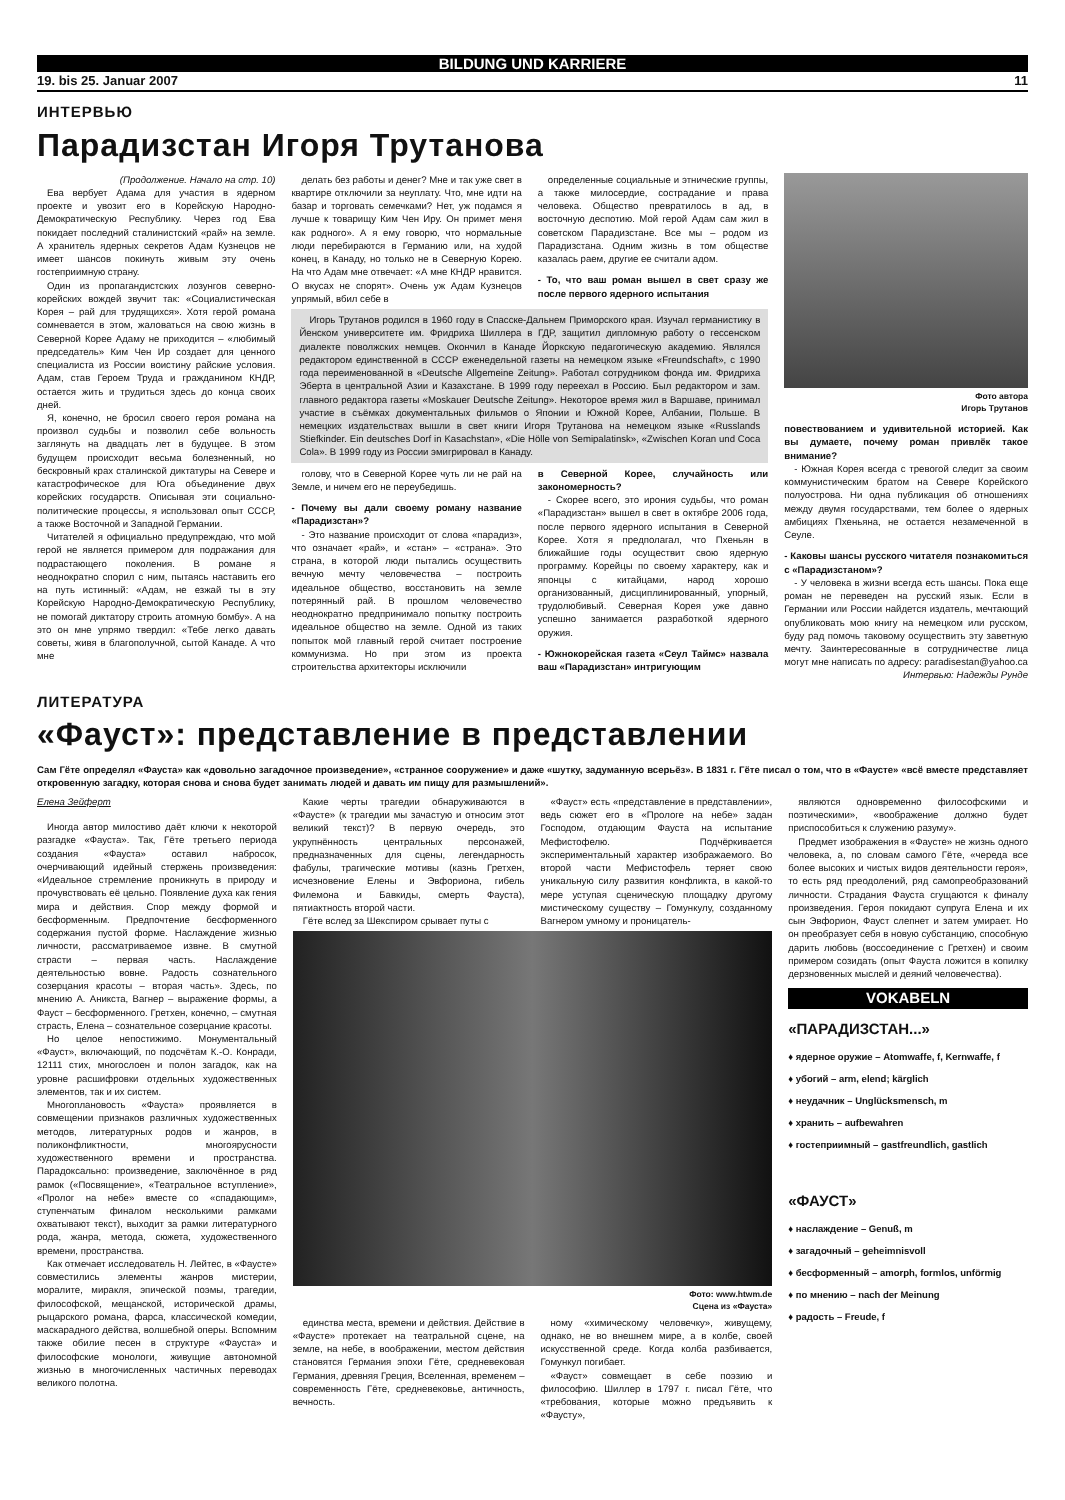BILDUNG UND KARRIERE
19. bis 25. Januar 2007 11
ИНТЕРВЬЮ
Парадизстан Игоря Трутанова
(Продолжение. Начало на стр. 10)
Ева вербует Адама для участия в ядерном проекте и увозит его в Корейскую Народно-Демократическую Республику. Через год Ева покидает последний сталинистский «рай» на земле. А хранитель ядерных секретов Адам Кузнецов не имеет шансов покинуть живым эту очень гостеприимную страну.
Один из пропагандистских лозунгов северно-корейских вождей звучит так: «Социалистическая Корея – рай для трудящихся». Хотя герой романа сомневается в этом, жаловаться на свою жизнь в Северной Корее Адаму не приходится – «любимый председатель» Ким Чен Ир создает для ценного специалиста из России воистину райские условия. Адам, став Героем Труда и гражданином КНДР, остается жить и трудиться здесь до конца своих дней.
Я, конечно, не бросил своего героя романа на произвол судьбы и позволил себе вольность заглянуть на двадцать лет в будущее. В этом будущем происходит весьма болезненный, но бескровный крах сталинской диктатуры на Севере и катастрофическое для Юга объединение двух корейских государств. Описывая эти социально-политические процессы, я использовал опыт СССР, а также Восточной и Западной Германии.
Читателей я официально предупреждаю, что мой герой не является примером для подражания для подрастающего поколения. В романе я неоднократно спорил с ним, пытаясь наставить его на путь истинный: «Адам, не езжай ты в эту Корейскую Народно-Демократическую Республику, не помогай диктатору строить атомную бомбу». А на это он мне упрямо твердил: «Тебе легко давать советы, живя в благополучной, сытой Канаде. А что мне
делать без работы и денег? Мне и так уже свет в квартире отключили за неуплату. Что, мне идти на базар и торговать семечками? Нет, уж подамся я лучше к товарищу Ким Чен Иру. Он примет меня как родного». А я ему говорю, что нормальные люди перебираются в Германию или, на худой конец, в Канаду, но только не в Северную Корею. На что Адам мне отвечает: «А мне КНДР нравится. О вкусах не спорят». Очень уж Адам Кузнецов упрямый, вбил себе в
определенные социальные и этнические группы, а также милосердие, сострадание и права человека. Общество превратилось в ад, в восточную деспотию. Мой герой Адам сам жил в советском Парадизстане. Все мы – родом из Парадизстана. Одним жизнь в том обществе казалась раем, другие ее считали адом.
- То, что ваш роман вышел в свет сразу же после первого ядерного испытания
Игорь Трутанов родился в 1960 году в Спасске-Дальнем Приморского края. Изучал германистику в Йенском университете им. Фридриха Шиллера в ГДР, защитил дипломную работу о гессенском диалекте поволжских немцев. Окончил в Канаде Йоркскую педагогическую академию. Являлся редактором единственной в СССР еженедельной газеты на немецком языке «Freundschaft», с 1990 года переименованной в «Deutsche Allgemeine Zeitung». Работал сотрудником фонда им. Фридриха Эберта в центральной Азии и Казахстане. В 1999 году переехал в Россию. Был редактором и зам. главного редактора газеты «Moskauer Deutsche Zeitung». Некоторое время жил в Варшаве, принимал участие в съёмках документальных фильмов о Японии и Южной Корее, Албании, Польше. В немецких издательствах вышли в свет книги Игоря Трутанова на немецком языке «Russlands Stiefkinder. Ein deutsches Dorf in Kasachstan», «Die Hölle von Semipalatinsk», «Zwischen Koran und Coca Cola». В 1999 году из России эмигрировал в Канаду.
голову, что в Северной Корее чуть ли не рай на Земле, и ничем его не переубедишь.
- Почему вы дали своему роману название «Парадизстан»?
- Это название происходит от слова «парадиз», что означает «рай», и «стан» – «страна». Это страна, в которой люди пытались осуществить вечную мечту человечества – построить идеальное общество, восстановить на земле потерянный рай. В прошлом человечество неоднократно предпринимало попытку построить идеальное общество на земле. Одной из таких попыток мой главный герой считает построение коммунизма. Но при этом из проекта строительства архитекторы исключили
в Северной Корее, случайность или закономерность?
- Скорее всего, это ирония судьбы, что роман «Парадизстан» вышел в свет в октябре 2006 года, после первого ядерного испытания в Северной Корее. Хотя я предполагал, что Пхеньян в ближайшие годы осуществит свою ядерную программу. Корейцы по своему характеру, как и японцы с китайцами, народ хорошо организованный, дисциплинированный, упорный, трудолюбивый. Северная Корея уже давно успешно занимается разработкой ядерного оружия.
- Южнокорейская газета «Сеул Таймс» назвала ваш «Парадизстан» интригующим
Фото автора
Игорь Трутанов
повествованием и удивительной историей. Как вы думаете, почему роман привлёк такое внимание?
- Южная Корея всегда с тревогой следит за своим коммунистическим братом на Севере Корейского полуострова. Ни одна публикация об отношениях между двумя государствами, тем более о ядерных амбициях Пхеньяна, не остается незамеченной в Сеуле.
- Каковы шансы русского читателя познакомиться с «Парадизстаном»?
- У человека в жизни всегда есть шансы. Пока еще роман не переведен на русский язык. Если в Германии или России найдется издатель, мечтающий опубликовать мою книгу на немецком или русском, буду рад помочь таковому осуществить эту заветную мечту. Заинтересованные в сотрудничестве лица могут мне написать по адресу: paradisestan@yahoo.ca
Интервью: Надежды Рунде
ЛИТЕРАТУРА
«Фауст»: представление в представлении
Сам Гёте определял «Фауста» как «довольно загадочное произведение», «странное сооружение» и даже «шутку, задуманную всерьёз». В 1831 г. Гёте писал о том, что в «Фаусте» «всё вместе представляет откровенную загадку, которая снова и снова будет занимать людей и давать им пищу для размышлений».
Елена Зейферт
Иногда автор милостиво даёт ключи к некоторой разгадке «Фауста». Так, Гёте третьего периода создания «Фауста» оставил набросок, очерчивающий идейный стержень произведения: «Идеальное стремление проникнуть в природу и прочувствовать её цельно. Появление духа как гения мира и действия. Спор между формой и бесформенным. Предпочтение бесформенного содержания пустой форме. Наслаждение жизнью личности, рассматриваемое извне. В смутной страсти – первая часть. Наслаждение деятельностью вовне. Радость сознательного созерцания красоты – вторая часть». Здесь, по мнению А. Аникста, Вагнер – выражение формы, а Фауст – бесформенного. Гретхен, конечно, – смутная страсть, Елена – сознательное созерцание красоты.
Но целое непостижимо. Монументальный «Фауст», включающий, по подсчётам К.-О. Конради, 12111 стих, многослоен и полон загадок, как на уровне расшифровки отдельных художественных элементов, так и их систем.
Многоплановость «Фауста» проявляется в совмещении признаков различных художественных методов, литературных родов и жанров, в поликонфликтности, многоярусности художественного времени и пространства. Парадоксально: произведение, заключённое в ряд рамок («Посвящение», «Театральное вступление», «Пролог на небе» вместе со «спадающим», ступенчатым финалом несколькими рамками охватывают текст), выходит за рамки литературного рода, жанра, метода, сюжета, художественного времени, пространства.
Как отмечает исследователь Н. Лейтес, в «Фаусте» совместились элементы жанров мистерии, моралите, миракля, эпической поэмы, трагедии, философской, мещанской, исторической драмы, рыцарского романа, фарса, классической комедии, маскарадного действа, волшебной оперы. Вспомним также обилие песен в структуре «Фауста» и философские монологи, живущие автономной жизнью в многочисленных частичных переводах великого полотна.
Какие черты трагедии обнаруживаются в «Фаусте» (к трагедии мы зачастую и относим этот великий текст)? В первую очередь, это укрупнённость центральных персонажей, предназначенных для сцены, легендарность фабулы, трагические мотивы (казнь Гретхен, исчезновение Елены и Эвфориона, гибель Филемона и Бавкиды, смерть Фауста), пятиактность второй части.
Гёте вслед за Шекспиром срывает путы с
«Фауст» есть «представление в представлении», ведь сюжет его в «Прологе на небе» задан Господом, отдающим Фауста на испытание Мефистофелю. Подчёркивается экспериментальный характер изображаемого. Во второй части Мефистофель теряет свою уникальную силу развития конфликта, в какой-то мере уступая сценическую площадку другому мистическому существу – Гомункулу, созданному Вагнером умному и проницатель-
Фото: www.htwm.de
Сцена из «Фауста»
единства места, времени и действия. Действие в «Фаусте» протекает на театральной сцене, на земле, на небе, в воображении, местом действия становятся Германия эпохи Гёте, средневековая Германия, древняя Греция, Вселенная, временем – современность Гёте, средневековье, античность, вечность.
ному «химическому человечку», живущему, однако, не во внешнем мире, а в колбе, своей искусственной среде. Когда колба разбивается, Гомункул погибает.
«Фауст» совмещает в себе поэзию и философию. Шиллер в 1797 г. писал Гёте, что «требования, которые можно предъявить к «Фаусту»,
являются одновременно философскими и поэтическими», «воображение должно будет приспособиться к служению разуму».
Предмет изображения в «Фаусте» не жизнь одного человека, а, по словам самого Гёте, «череда все более высоких и чистых видов деятельности героя», то есть ряд преодолений, ряд самопреобразований личности. Страдания Фауста сгущаются к финалу произведения. Героя покидают супруга Елена и их сын Эвфорион, Фауст слепнет и затем умирает. Но он преобразует себя в новую субстанцию, способную дарить любовь (воссоединение с Гретхен) и своим примером созидать (опыт Фауста ложится в копилку дерзновенных мыслей и деяний человечества).
VOKABELN
«ПАРАДИЗСТАН...»
♦ ядерное оружие – Atomwaffe, f, Kernwaffe, f
♦ убогий – arm, elend; kärglich
♦ неудачник – Unglücksmensch, m
♦ хранить – aufbewahren
♦ гостеприимный – gastfreundlich, gastlich
«ФАУСТ»
♦ наслаждение – Genuß, m
♦ загадочный – geheimnisvoll
♦ бесформенный – amorph, formlos, unförmig
♦ по мнению – nach der Meinung
♦ радость – Freude, f